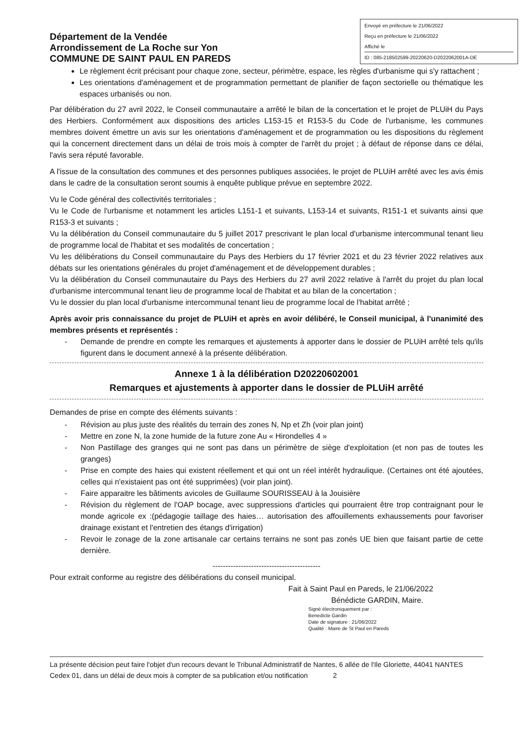Département de la Vendée
Arrondissement de La Roche sur Yon
COMMUNE DE SAINT PAUL EN PAREDS
Envoyé en préfecture le 21/06/2022
Reçu en préfecture le 21/06/2022
Affiché le
ID : 085-218502599-20220620-D2022062001A-DE
Le règlement écrit précisant pour chaque zone, secteur, périmètre, espace, les règles d'urbanisme qui s'y rattachent ;
Les orientations d'aménagement et de programmation permettant de planifier de façon sectorielle ou thématique les espaces urbanisés ou non.
Par délibération du 27 avril 2022, le Conseil communautaire a arrêté le bilan de la concertation et le projet de PLUiH du Pays des Herbiers. Conformément aux dispositions des articles L153-15 et R153-5 du Code de l'urbanisme, les communes membres doivent émettre un avis sur les orientations d'aménagement et de programmation ou les dispositions du règlement qui la concernent directement dans un délai de trois mois à compter de l'arrêt du projet ; à défaut de réponse dans ce délai, l'avis sera réputé favorable.
A l'issue de la consultation des communes et des personnes publiques associées, le projet de PLUiH arrêté avec les avis émis dans le cadre de la consultation seront soumis à enquête publique prévue en septembre 2022.
Vu le Code général des collectivités territoriales ;
Vu le Code de l'urbanisme et notamment les articles L151-1 et suivants, L153-14 et suivants, R151-1 et suivants ainsi que R153-3 et suivants ;
Vu la délibération du Conseil communautaire du 5 juillet 2017 prescrivant le plan local d'urbanisme intercommunal tenant lieu de programme local de l'habitat et ses modalités de concertation ;
Vu les délibérations du Conseil communautaire du Pays des Herbiers du 17 février 2021 et du 23 février 2022 relatives aux débats sur les orientations générales du projet d'aménagement et de développement durables ;
Vu la délibération du Conseil communautaire du Pays des Herbiers du 27 avril 2022 relative à l'arrêt du projet du plan local d'urbanisme intercommunal tenant lieu de programme local de l'habitat et au bilan de la concertation ;
Vu le dossier du plan local d'urbanisme intercommunal tenant lieu de programme local de l'habitat arrêté ;
Après avoir pris connaissance du projet de PLUiH et après en avoir délibéré, le Conseil municipal, à l'unanimité des membres présents et représentés :
- Demande de prendre en compte les remarques et ajustements à apporter dans le dossier de PLUiH arrêté tels qu'ils figurent dans le document annexé à la présente délibération.
Annexe 1 à la délibération D20220602001
Remarques et ajustements à apporter dans le dossier de PLUiH arrêté
Demandes de prise en compte des éléments suivants :
- Révision au plus juste des réalités du terrain des zones N, Np et Zh (voir plan joint)
- Mettre en zone N, la zone humide de la future zone Au « Hirondelles 4 »
- Non Pastillage des granges qui ne sont pas dans un périmètre de siège d'exploitation (et non pas de toutes les granges)
- Prise en compte des haies qui existent réellement et qui ont un réel intérêt hydraulique. (Certaines ont été ajoutées, celles qui n'existaient pas ont été supprimées) (voir plan joint).
- Faire apparaitre les bâtiments avicoles de Guillaume SOURISSEAU à la Jouisière
- Révision du règlement de l'OAP bocage, avec suppressions d'articles qui pourraient être trop contraignant pour le monde agricole ex :(pédagogie taillage des haies… autorisation des affouillements exhaussements pour favoriser drainage existant et l'entretien des étangs d'irrigation)
- Revoir le zonage de la zone artisanale car certains terrains ne sont pas zonés UE bien que faisant partie de cette dernière.
------------------------------------------
Pour extrait conforme au registre des délibérations du conseil municipal.
Fait à Saint Paul en Pareds, le 21/06/2022
Bénédicte GARDIN, Maire.
Signé électroniquement par :
Benedicte Gardin
Date de signature : 21/06/2022
Qualité : Maire de St Paul en Pareds
La présente décision peut faire l'objet d'un recours devant le Tribunal Administratif de Nantes, 6 allée de l'Ile Gloriette, 44041 NANTES Cedex 01, dans un délai de deux mois à compter de sa publication et/ou notification 2